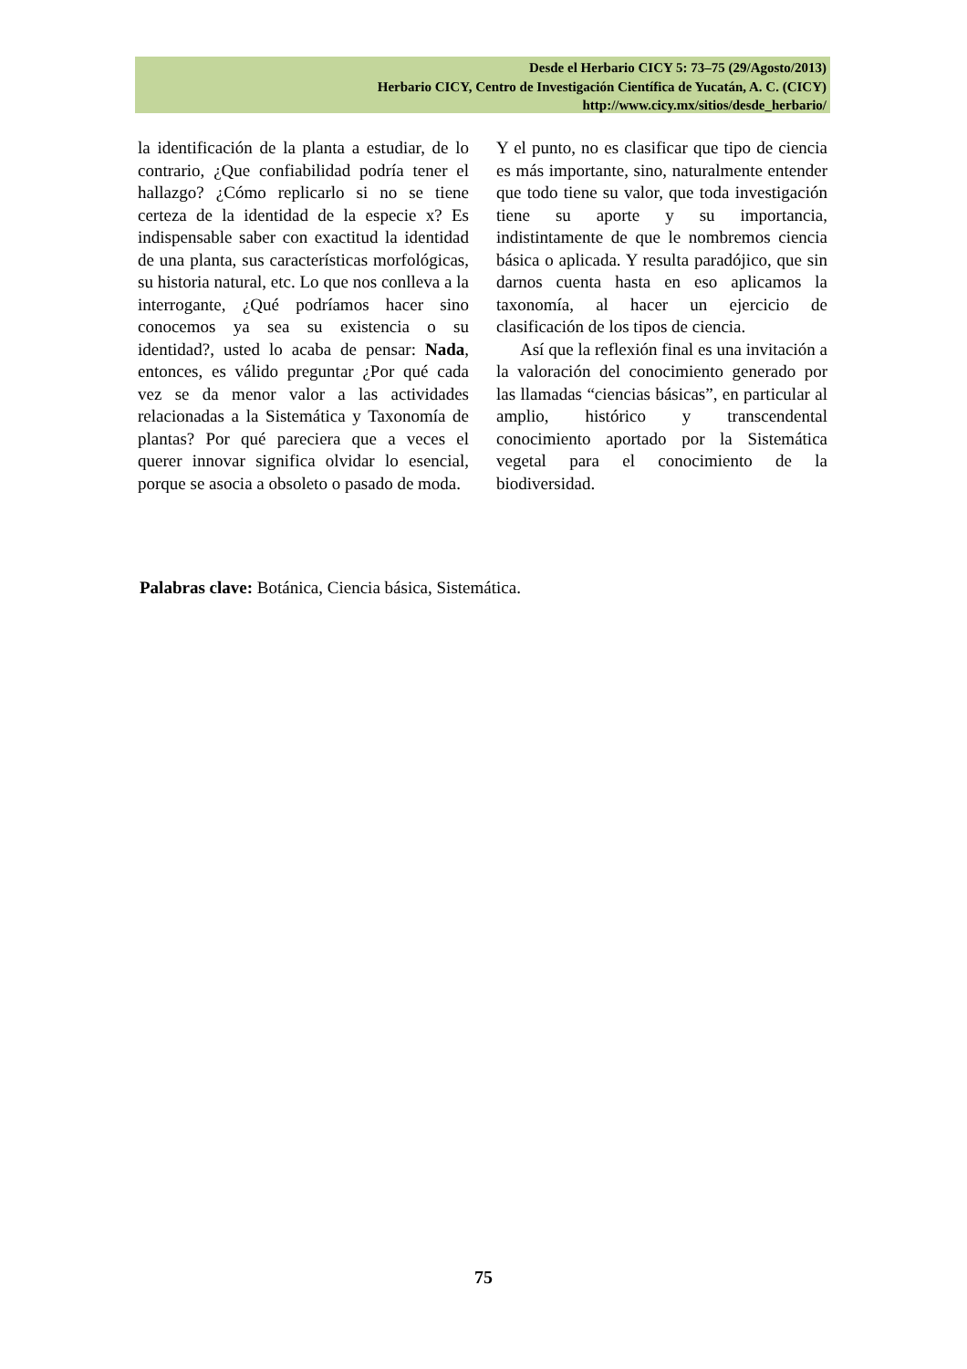Desde el Herbario CICY 5: 73–75 (29/Agosto/2013)
Herbario CICY, Centro de Investigación Científica de Yucatán, A. C. (CICY)
http://www.cicy.mx/sitios/desde_herbario/
la identificación de la planta a estudiar, de lo contrario, ¿Que confiabilidad podría tener el hallazgo? ¿Cómo replicarlo si no se tiene certeza de la identidad de la especie x? Es indispensable saber con exactitud la identidad de una planta, sus características morfológicas, su historia natural, etc. Lo que nos conlleva a la interrogante, ¿Qué podríamos hacer sino conocemos ya sea su existencia o su identidad?, usted lo acaba de pensar: Nada, entonces, es válido preguntar ¿Por qué cada vez se da menor valor a las actividades relacionadas a la Sistemática y Taxonomía de plantas? Por qué pareciera que a veces el querer innovar significa olvidar lo esencial, porque se asocia a obsoleto o pasado de moda.
Y el punto, no es clasificar que tipo de ciencia es más importante, sino, naturalmente entender que todo tiene su valor, que toda investigación tiene su aporte y su importancia, indistintamente de que le nombremos ciencia básica o aplicada. Y resulta paradójico, que sin darnos cuenta hasta en eso aplicamos la taxonomía, al hacer un ejercicio de clasificación de los tipos de ciencia.
Así que la reflexión final es una invitación a la valoración del conocimiento generado por las llamadas “ciencias básicas”, en particular al amplio, histórico y transcendental conocimiento aportado por la Sistemática vegetal para el conocimiento de la biodiversidad.
Palabras clave: Botánica, Ciencia básica, Sistemática.
75